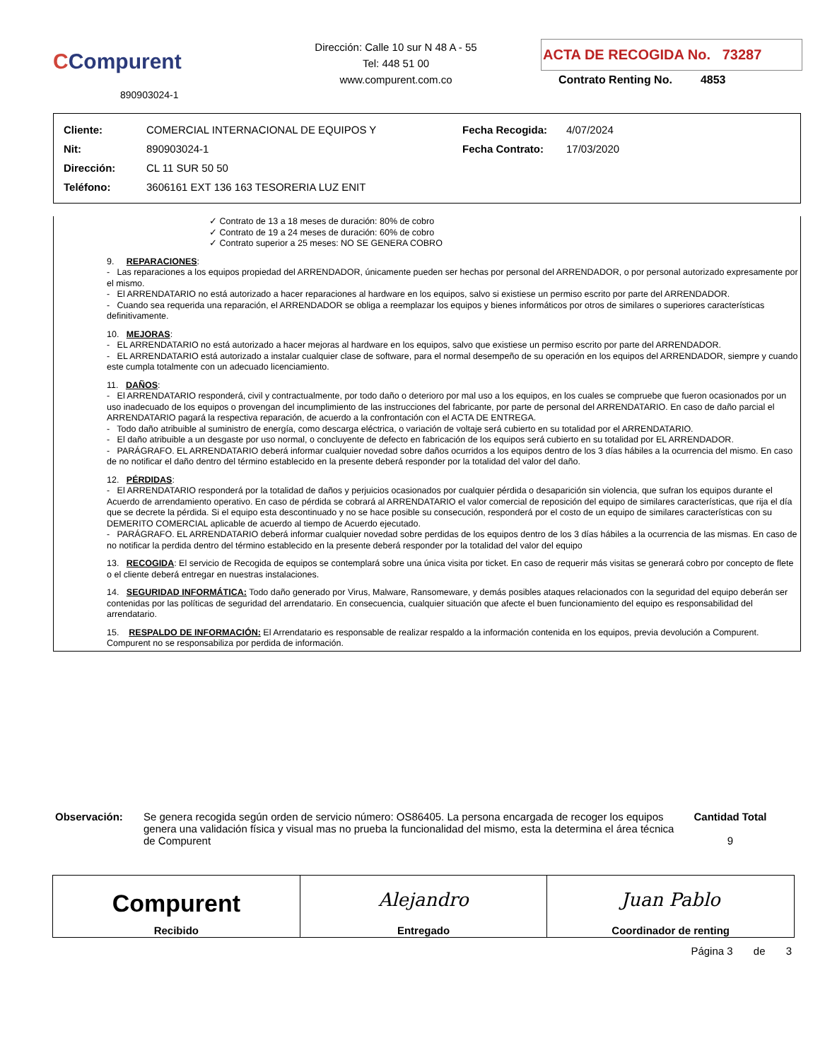CCompurent
890903024-1
Dirección: Calle 10 sur N 48 A - 55
Tel: 448 51 00
www.compurent.com.co
ACTA DE RECOGIDA No. 73287
Contrato Renting No. 4853
| Cliente: | COMERCIAL INTERNACIONAL DE EQUIPOS Y | Fecha Recogida: | 4/07/2024 |
| Nit: | 890903024-1 | Fecha Contrato: | 17/03/2020 |
| Dirección: | CL 11 SUR 50 50 | | |
| Teléfono: | 3606161 EXT 136 163 TESORERIA LUZ ENIT | | |
✓ Contrato de 13 a 18 meses de duración: 80% de cobro
✓ Contrato de 19 a 24 meses de duración: 60% de cobro
✓ Contrato superior a 25 meses: NO SE GENERA COBRO
9. REPARACIONES:
- Las reparaciones a los equipos propiedad del ARRENDADOR, únicamente pueden ser hechas por personal del ARRENDADOR, o por personal autorizado expresamente por el mismo.
- El ARRENDATARIO no está autorizado a hacer reparaciones al hardware en los equipos, salvo si existiese un permiso escrito por parte del ARRENDADOR.
- Cuando sea requerida una reparación, el ARRENDADOR se obliga a reemplazar los equipos y bienes informáticos por otros de similares o superiores características definitivamente.
10. MEJORAS:
- EL ARRENDATARIO no está autorizado a hacer mejoras al hardware en los equipos, salvo que existiese un permiso escrito por parte del ARRENDADOR.
- EL ARRENDATARIO está autorizado a instalar cualquier clase de software, para el normal desempeño de su operación en los equipos del ARRENDADOR, siempre y cuando este cumpla totalmente con un adecuado licenciamiento.
11. DAÑOS:
- El ARRENDATARIO responderá, civil y contractualmente, por todo daño o deterioro por mal uso a los equipos, en los cuales se compruebe que fueron ocasionados por un uso inadecuado de los equipos o provengan del incumplimiento de las instrucciones del fabricante, por parte de personal del ARRENDATARIO. En caso de daño parcial el ARRENDATARIO pagará la respectiva reparación, de acuerdo a la confrontación con el ACTA DE ENTREGA.
- Todo daño atribuible al suministro de energía, como descarga eléctrica, o variación de voltaje será cubierto en su totalidad por el ARRENDATARIO.
- El daño atribuible a un desgaste por uso normal, o concluyente de defecto en fabricación de los equipos será cubierto en su totalidad por EL ARRENDADOR.
- PARÁGRAFO. EL ARRENDATARIO deberá informar cualquier novedad sobre daños ocurridos a los equipos dentro de los 3 días hábiles a la ocurrencia del mismo. En caso de no notificar el daño dentro del término establecido en la presente deberá responder por la totalidad del valor del daño.
12. PÉRDIDAS:
- El ARRENDATARIO responderá por la totalidad de daños y perjuicios ocasionados por cualquier pérdida o desaparición sin violencia, que sufran los equipos durante el Acuerdo de arrendamiento operativo. En caso de pérdida se cobrará al ARRENDATARIO el valor comercial de reposición del equipo de similares características, que rija el día que se decrete la pérdida. Si el equipo esta descontinuado y no se hace posible su consecución, responderá por el costo de un equipo de similares características con su DEMERITO COMERCIAL aplicable de acuerdo al tiempo de Acuerdo ejecutado.
- PARÁGRAFO. EL ARRENDATARIO deberá informar cualquier novedad sobre perdidas de los equipos dentro de los 3 días hábiles a la ocurrencia de las mismas. En caso de no notificar la perdida dentro del término establecido en la presente deberá responder por la totalidad del valor del equipo
13. RECOGIDA: El servicio de Recogida de equipos se contemplará sobre una única visita por ticket. En caso de requerir más visitas se generará cobro por concepto de flete o el cliente deberá entregar en nuestras instalaciones.
14. SEGURIDAD INFORMÁTICA: Todo daño generado por Virus, Malware, Ransomeware, y demás posibles ataques relacionados con la seguridad del equipo deberán ser contenidas por las políticas de seguridad del arrendatario. En consecuencia, cualquier situación que afecte el buen funcionamiento del equipo es responsabilidad del arrendatario.
15. RESPALDO DE INFORMACIÓN: El Arrendatario es responsable de realizar respaldo a la información contenida en los equipos, previa devolución a Compurent. Compurent no se responsabiliza por perdida de información.
Observación: Se genera recogida según orden de servicio número: OS86405. La persona encargada de recoger los equipos genera una validación física y visual mas no prueba la funcionalidad del mismo, esta la determina el área técnica de Compurent
Cantidad Total
9
| Compurent Recibido | Alejandro Entregado | Juan Pablo Coordinador de renting |
Página 3 de 3